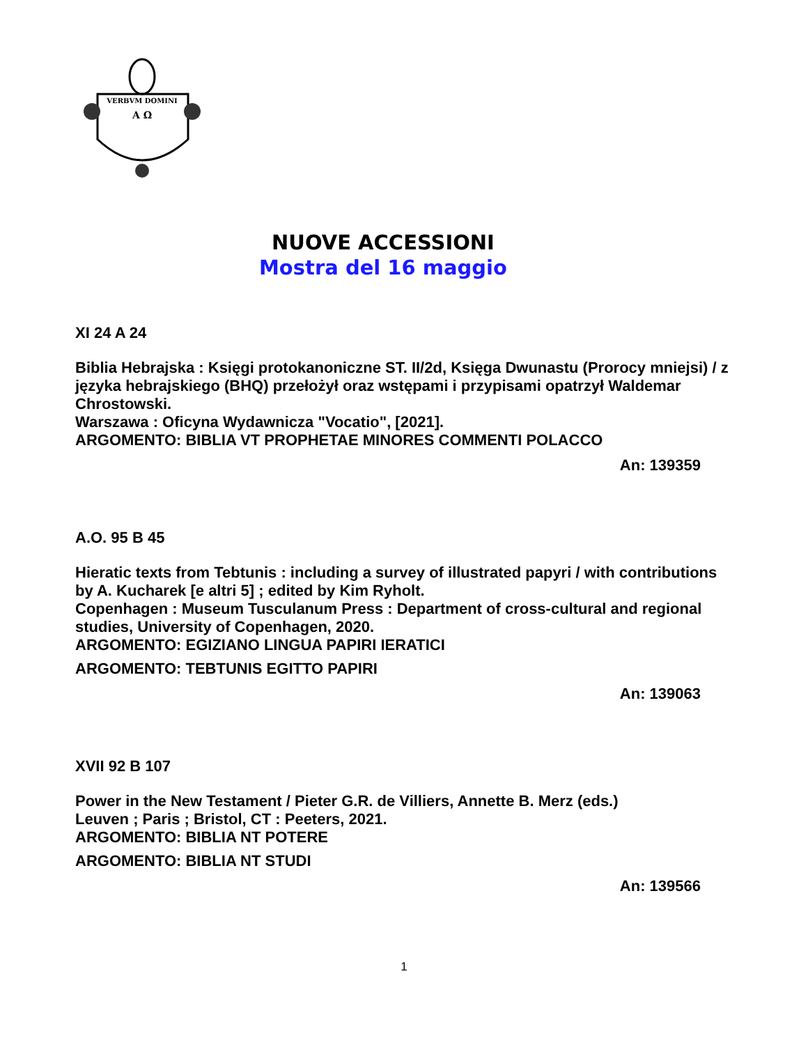VERBVM DOMINI
A Ω
NUOVE ACCESSIONI
Mostra del 16 maggio
XI 24 A 24
Biblia Hebrajska : Księgi protokanoniczne ST. II/2d, Księga Dwunastu (Prorocy mniejsi) / z języka hebrajskiego (BHQ) przełożył oraz wstępami i przypisami opatrzył Waldemar Chrostowski.
Warszawa : Oficyna Wydawnicza "Vocatio", [2021].
ARGOMENTO: BIBLIA VT PROPHETAE MINORES COMMENTI POLACCO
An: 139359
A.O. 95 B 45
Hieratic texts from Tebtunis : including a survey of illustrated papyri / with contributions by A. Kucharek [e altri 5] ; edited by Kim Ryholt.
Copenhagen : Museum Tusculanum Press : Department of cross-cultural and regional studies, University of Copenhagen, 2020.
ARGOMENTO: EGIZIANO LINGUA PAPIRI IERATICI
ARGOMENTO: TEBTUNIS EGITTO PAPIRI
An: 139063
XVII 92 B 107
Power in the New Testament / Pieter G.R. de Villiers, Annette B. Merz (eds.)
Leuven ; Paris ; Bristol, CT : Peeters, 2021.
ARGOMENTO: BIBLIA NT POTERE
ARGOMENTO: BIBLIA NT STUDI
An: 139566
1